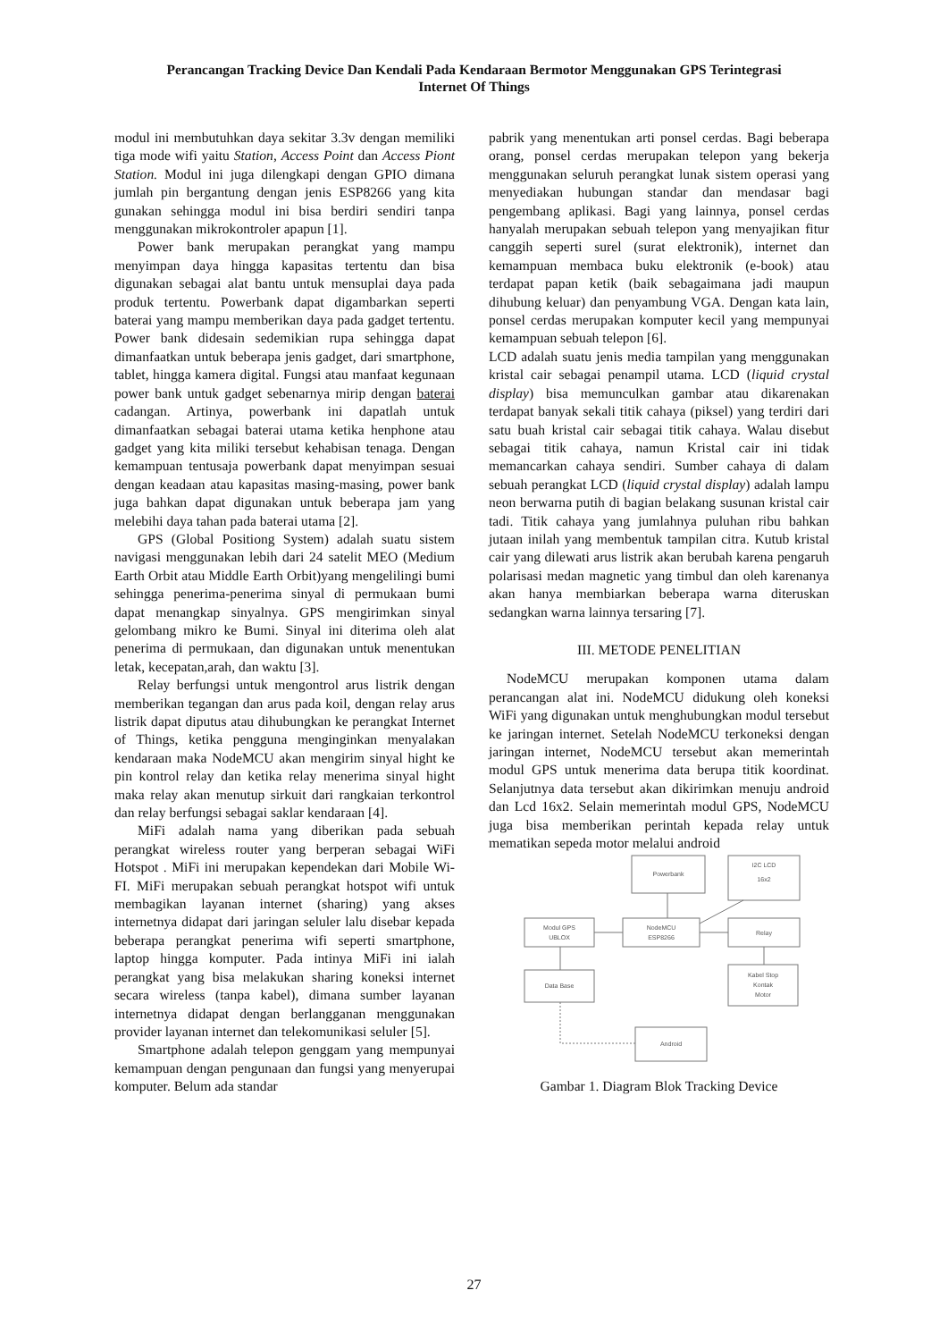Perancangan Tracking Device Dan Kendali Pada Kendaraan Bermotor Menggunakan GPS Terintegrasi
Internet Of Things
modul ini membutuhkan daya sekitar 3.3v dengan memiliki tiga mode wifi yaitu Station, Access Point dan Access Piont Station. Modul ini juga dilengkapi dengan GPIO dimana jumlah pin bergantung dengan jenis ESP8266 yang kita gunakan sehingga modul ini bisa berdiri sendiri tanpa menggunakan mikrokontroler apapun [1].
Power bank merupakan perangkat yang mampu menyimpan daya hingga kapasitas tertentu dan bisa digunakan sebagai alat bantu untuk mensuplai daya pada produk tertentu. Powerbank dapat digambarkan seperti baterai yang mampu memberikan daya pada gadget tertentu. Power bank didesain sedemikian rupa sehingga dapat dimanfaatkan untuk beberapa jenis gadget, dari smartphone, tablet, hingga kamera digital. Fungsi atau manfaat kegunaan power bank untuk gadget sebenarnya mirip dengan baterai cadangan. Artinya, powerbank ini dapatlah untuk dimanfaatkan sebagai baterai utama ketika henphone atau gadget yang kita miliki tersebut kehabisan tenaga. Dengan kemampuan tentusaja powerbank dapat menyimpan sesuai dengan keadaan atau kapasitas masing-masing, power bank juga bahkan dapat digunakan untuk beberapa jam yang melebihi daya tahan pada baterai utama [2].
GPS (Global Positiong System) adalah suatu sistem navigasi menggunakan lebih dari 24 satelit MEO (Medium Earth Orbit atau Middle Earth Orbit)yang mengelilingi bumi sehingga penerima-penerima sinyal di permukaan bumi dapat menangkap sinyalnya. GPS mengirimkan sinyal gelombang mikro ke Bumi. Sinyal ini diterima oleh alat penerima di permukaan, dan digunakan untuk menentukan letak, kecepatan,arah, dan waktu [3].
Relay berfungsi untuk mengontrol arus listrik dengan memberikan tegangan dan arus pada koil, dengan relay arus listrik dapat diputus atau dihubungkan ke perangkat Internet of Things, ketika pengguna menginginkan menyalakan kendaraan maka NodeMCU akan mengirim sinyal hight ke pin kontrol relay dan ketika relay menerima sinyal hight maka relay akan menutup sirkuit dari rangkaian terkontrol dan relay berfungsi sebagai saklar kendaraan [4].
MiFi adalah nama yang diberikan pada sebuah perangkat wireless router yang berperan sebagai WiFi Hotspot . MiFi ini merupakan kependekan dari Mobile Wi-FI. MiFi merupakan sebuah perangkat hotspot wifi untuk membagikan layanan internet (sharing) yang akses internetnya didapat dari jaringan seluler lalu disebar kepada beberapa perangkat penerima wifi seperti smartphone, laptop hingga komputer. Pada intinya MiFi ini ialah perangkat yang bisa melakukan sharing koneksi internet secara wireless (tanpa kabel), dimana sumber layanan internetnya didapat dengan berlangganan menggunakan provider layanan internet dan telekomunikasi seluler [5].
Smartphone adalah telepon genggam yang mempunyai kemampuan dengan pengunaan dan fungsi yang menyerupai komputer. Belum ada standar
pabrik yang menentukan arti ponsel cerdas. Bagi beberapa orang, ponsel cerdas merupakan telepon yang bekerja menggunakan seluruh perangkat lunak sistem operasi yang menyediakan hubungan standar dan mendasar bagi pengembang aplikasi. Bagi yang lainnya, ponsel cerdas hanyalah merupakan sebuah telepon yang menyajikan fitur canggih seperti surel (surat elektronik), internet dan kemampuan membaca buku elektronik (e-book) atau terdapat papan ketik (baik sebagaimana jadi maupun dihubung keluar) dan penyambung VGA. Dengan kata lain, ponsel cerdas merupakan komputer kecil yang mempunyai kemampuan sebuah telepon [6].
LCD adalah suatu jenis media tampilan yang menggunakan kristal cair sebagai penampil utama. LCD (liquid crystal display) bisa memunculkan gambar atau dikarenakan terdapat banyak sekali titik cahaya (piksel) yang terdiri dari satu buah kristal cair sebagai titik cahaya. Walau disebut sebagai titik cahaya, namun Kristal cair ini tidak memancarkan cahaya sendiri. Sumber cahaya di dalam sebuah perangkat LCD (liquid crystal display) adalah lampu neon berwarna putih di bagian belakang susunan kristal cair tadi. Titik cahaya yang jumlahnya puluhan ribu bahkan jutaan inilah yang membentuk tampilan citra. Kutub kristal cair yang dilewati arus listrik akan berubah karena pengaruh polarisasi medan magnetic yang timbul dan oleh karenanya akan hanya membiarkan beberapa warna diteruskan sedangkan warna lainnya tersaring [7].
III. METODE PENELITIAN
NodeMCU merupakan komponen utama dalam perancangan alat ini. NodeMCU didukung oleh koneksi WiFi yang digunakan untuk menghubungkan modul tersebut ke jaringan internet. Setelah NodeMCU terkoneksi dengan jaringan internet, NodeMCU tersebut akan memerintah modul GPS untuk menerima data berupa titik koordinat. Selanjutnya data tersebut akan dikirimkan menuju android dan Lcd 16x2. Selain memerintah modul GPS, NodeMCU juga bisa memberikan perintah kepada relay untuk mematikan sepeda motor melalui android
Powerbank
I2C LCD
16x2
Modul GPS
UBLOX
NodeMCU
ESP8266
Relay
Data Base
Kabel Stop
Kontak
Motor
Android
Gambar 1. Diagram Blok Tracking Device
27